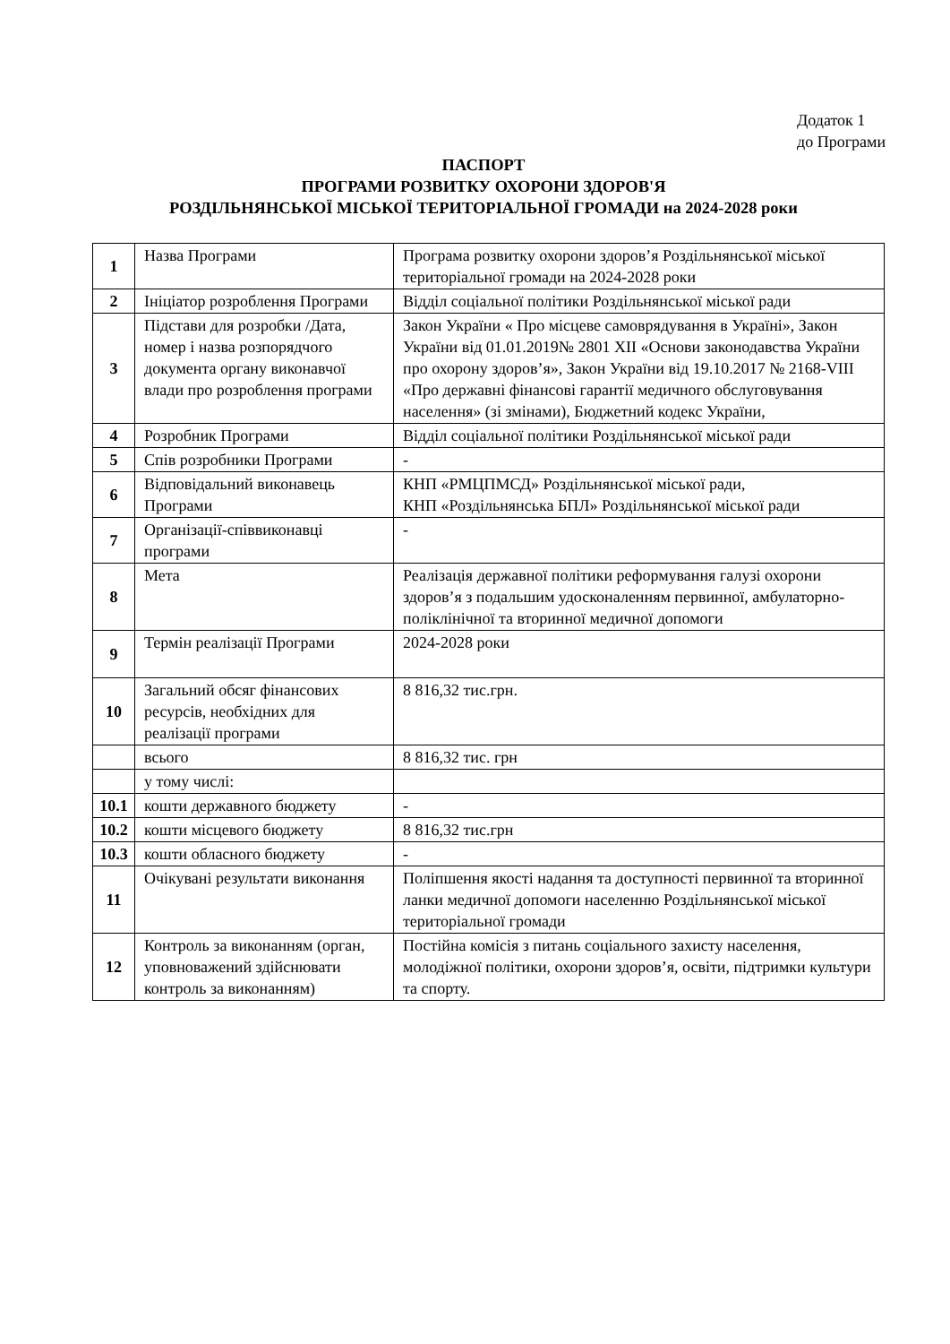Додаток 1
до Програми
ПАСПОРТ
ПРОГРАМИ РОЗВИТКУ ОХОРОНИ ЗДОРОВ'Я
РОЗДІЛЬНЯНСЬКОЇ МІСЬКОЇ ТЕРИТОРІАЛЬНОЇ ГРОМАДИ на 2024-2028 роки
| 1 | Назва Програми | Програма розвитку охорони здоров’я Роздільнянської міської територіальної громади на 2024-2028 роки |
| 2 | Ініціатор розроблення Програми | Відділ соціальної політики Роздільнянської міської ради |
| 3 | Підстави для розробки /Дата, номер і назва розпорядчого документа органу виконавчої влади про розроблення програми | Закон України « Про місцеве самоврядування в Україні», Закон України від 01.01.2019№ 2801 ХІІ «Основи законодавства України про охорону здоров’я», Закон України від 19.10.2017 № 2168-VIII «Про державні фінансові гарантії медичного обслуговування населення» (зі змінами), Бюджетний кодекс України, |
| 4 | Розробник Програми | Відділ соціальної політики Роздільнянської міської ради |
| 5 | Спів розробники Програми | - |
| 6 | Відповідальний виконавець Програми | КНП «РМЦПМСД» Роздільнянської міської ради, КНП «Роздільнянська БПЛ» Роздільнянської міської ради |
| 7 | Організації-співвиконавці програми | - |
| 8 | Мета | Реалізація державної політики реформування галузі охорони здоров’я з подальшим удосконаленням первинної, амбулаторно-поліклінічної та вторинної медичної допомоги |
| 9 | Термін реалізації Програми | 2024-2028 роки |
| 10 | Загальний обсяг фінансових ресурсів, необхідних для реалізації програми | 8 816,32 тис.грн. |
| | всього | 8 816,32 тис. грн |
| | у тому числі: | |
| 10.1 | кошти державного бюджету | - |
| 10.2 | кошти місцевого бюджету | 8 816,32 тис.грн |
| 10.3 | кошти обласного бюджету | - |
| 11 | Очікувані результати виконання | Поліпшення якості надання та доступності первинної та вторинної ланки медичної допомоги населенню Роздільнянської міської територіальної громади |
| 12 | Контроль за виконанням (орган, уповноважений здійснювати контроль за виконанням) | Постійна комісія з питань соціального захисту населення, молодіжної політики, охорони здоров’я, освіти, підтримки культури та спорту. |